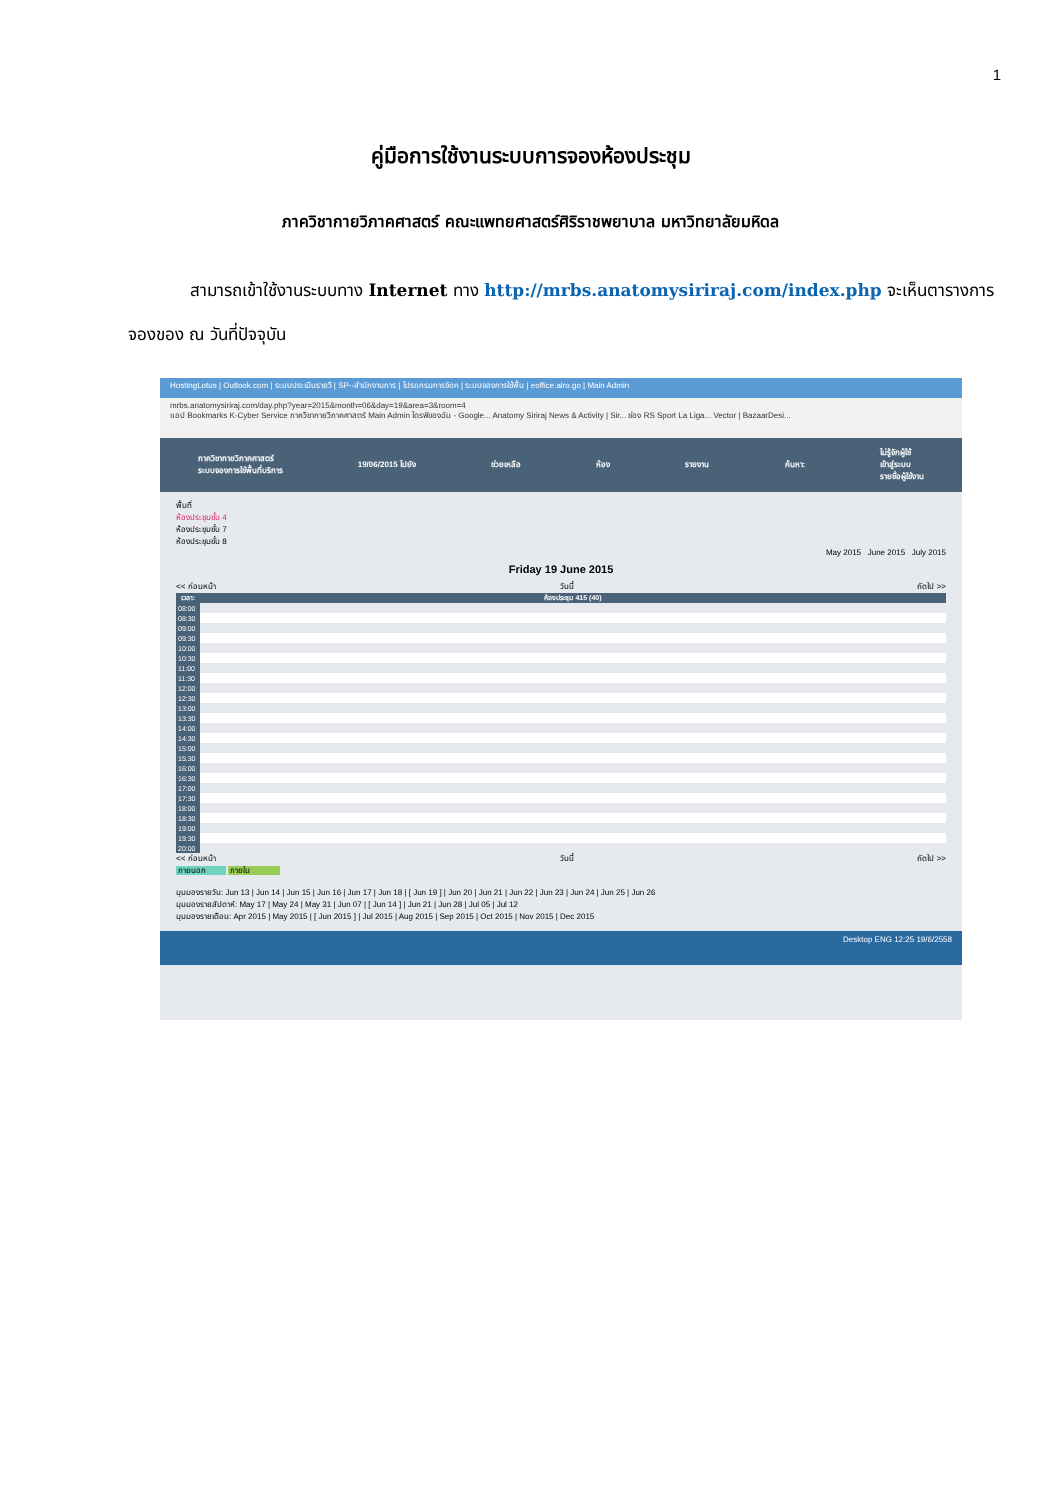1
คู่มือการใช้งานระบบการจองห้องประชุม
ภาควิชากายวิภาคศาสตร์ คณะแพทยศาสตร์ศิริราชพยาบาล มหาวิทยาลัยมหิดล
สามารถเข้าใช้งานระบบทาง Internet ทาง http://mrbs.anatomysiriraj.com/index.php จะเห็นตารางการจองของ ณ วันที่ปัจจุบัน
HostingLotus | Outlook.com | ระบบประเมินรายวิ | SP--สำนักงานการ | โปรแกรมการจัดก | ระบบจองการใช้พื้น | eoffice.alro.go | Main Admin
mrbs.anatomysiriraj.com/day.php?year=2015&month=06&day=19&area=3&room=4
แอป Bookmarks K-Cyber Service ภาควิชากายวิภาคศาสตร์ Main Admin ไดรฟ์ของฉัน - Google... Anatomy Siriraj News & Activity | Sir... ช่อง RS Sport La Liga... Vector | BazaarDesi...
ภาควิชากายวิภาคศาสตร์
ระบบจองการใช้พื้นที่บริการ 19/06/2015 ไปยัง ช่วยเหลือ ห้อง รายงาน ค้นหา: ไม่รู้จักผู้ใช้
เข้าสู่ระบบ
รายชื่อผู้ใช้งาน
พื้นที่
ห้องประชุมชั้น 4
ห้องประชุมชั้น 7
ห้องประชุมชั้น 8
May 2015 June 2015 July 2015
Friday 19 June 2015
<< ก่อนหน้า วันนี้ ถัดไป >>
| เวลา: | ห้องประชุม 415 (40) |
| --- | --- |
| 08:00 | |
| 08:30 | |
| 09:00 | |
| 09:30 | |
| 10:00 | |
| 10:30 | |
| 11:00 | |
| 11:30 | |
| 12:00 | |
| 12:30 | |
| 13:00 | |
| 13:30 | |
| 14:00 | |
| 14:30 | |
| 15:00 | |
| 15:30 | |
| 16:00 | |
| 16:30 | |
| 17:00 | |
| 17:30 | |
| 18:00 | |
| 18:30 | |
| 19:00 | |
| 19:30 | |
| 20:00 | |
<< ก่อนหน้า วันนี้ ถัดไป >>
ภายนอก ภายใน
มุมมองรายวัน: Jun 13 | Jun 14 | Jun 15 | Jun 16 | Jun 17 | Jun 18 | [ Jun 19 ] | Jun 20 | Jun 21 | Jun 22 | Jun 23 | Jun 24 | Jun 25 | Jun 26
มุมมองรายสัปดาห์: May 17 | May 24 | May 31 | Jun 07 | [ Jun 14 ] | Jun 21 | Jun 28 | Jul 05 | Jul 12
มุมมองรายเดือน: Apr 2015 | May 2015 | [ Jun 2015 ] | Jul 2015 | Aug 2015 | Sep 2015 | Oct 2015 | Nov 2015 | Dec 2015
Desktop ENG 12:25 19/6/2558